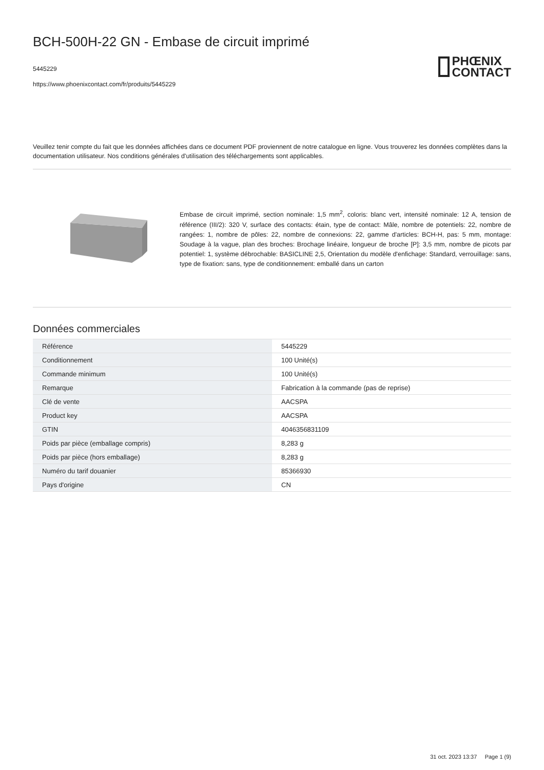BCH-500H-22 GN - Embase de circuit imprimé
5445229
https://www.phoenixcontact.com/fr/produits/5445229
PHŒNIX
CONTACT
Veuillez tenir compte du fait que les données affichées dans ce document PDF proviennent de notre catalogue en ligne. Vous trouverez les données complètes dans la documentation utilisateur. Nos conditions générales d'utilisation des téléchargements sont applicables.
Embase de circuit imprimé, section nominale: 1,5 mm<sup>2</sup>, coloris: blanc vert, intensité nominale: 12 A, tension de référence (III/2): 320 V, surface des contacts: étain, type de contact: Mâle, nombre de potentiels: 22, nombre de rangées: 1, nombre de pôles: 22, nombre de connexions: 22, gamme d'articles: BCH-H, pas: 5 mm, montage: Soudage à la vague, plan des broches: Brochage linéaire, longueur de broche [P]: 3,5 mm, nombre de picots par potentiel: 1, système débrochable: BASICLINE 2,5, Orientation du modèle d'enfichage: Standard, verrouillage: sans, type de fixation: sans, type de conditionnement: emballé dans un carton
Données commerciales
| Référence | 5445229 |
| Conditionnement | 100 Unité(s) |
| Commande minimum | 100 Unité(s) |
| Remarque | Fabrication à la commande (pas de reprise) |
| Clé de vente | AACSPA |
| Product key | AACSPA |
| GTIN | 4046356831109 |
| Poids par pièce (emballage compris) | 8,283 g |
| Poids par pièce (hors emballage) | 8,283 g |
| Numéro du tarif douanier | 85366930 |
| Pays d'origine | CN |
31 oct. 2023 13:37 Page 1 (9)